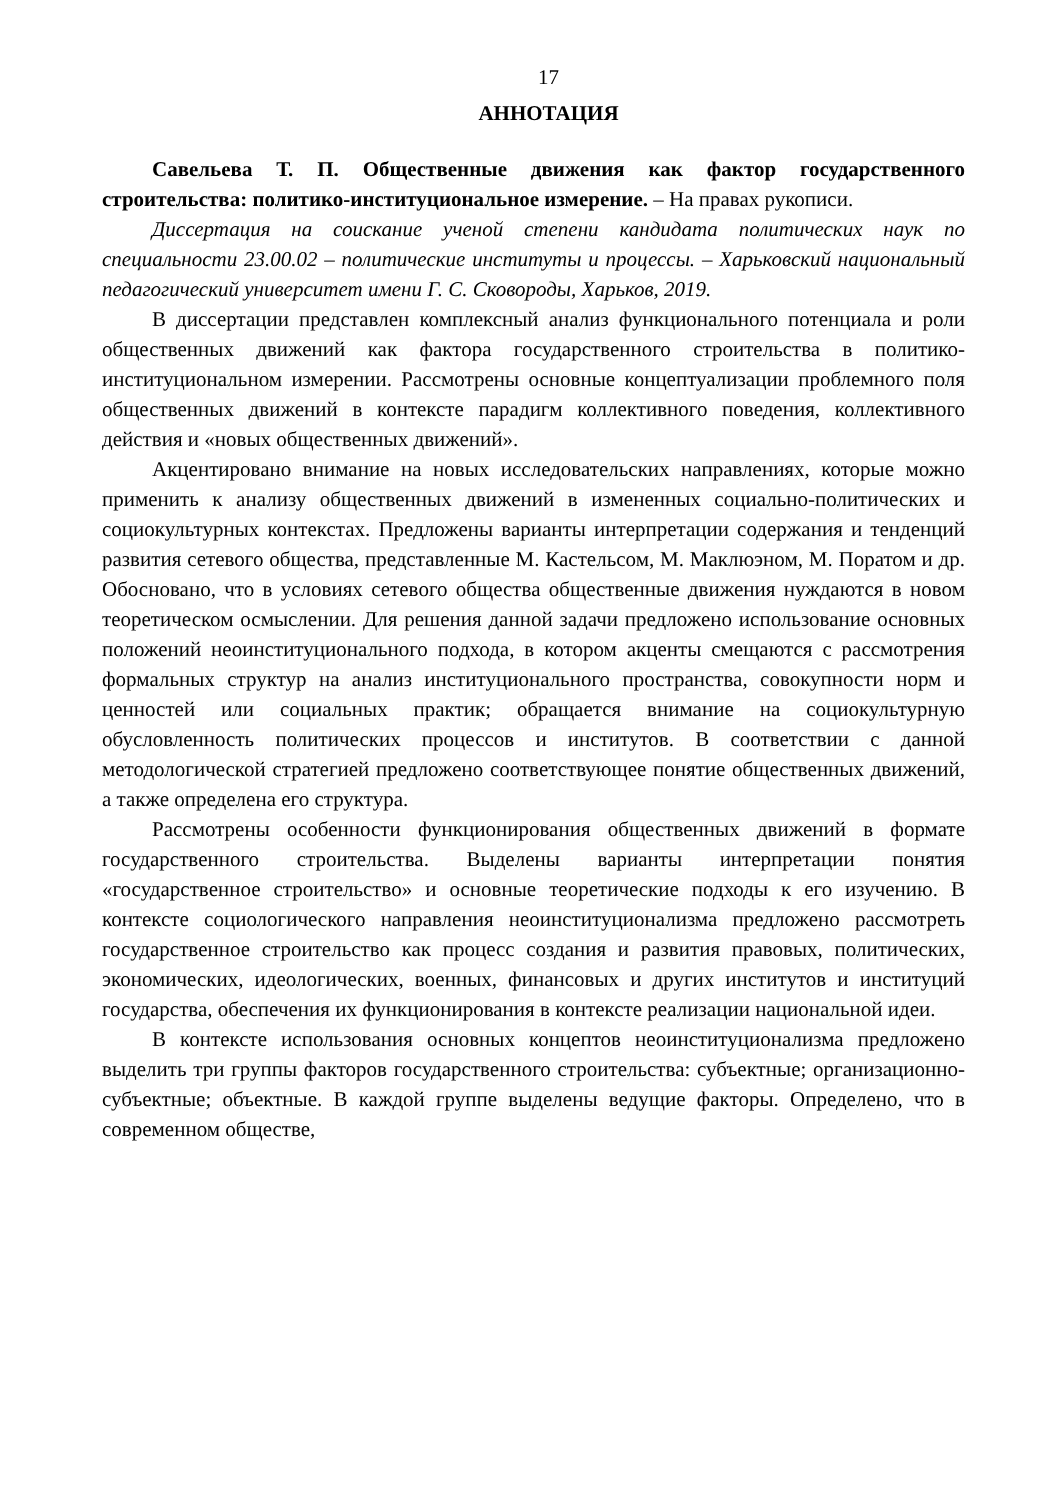17
АННОТАЦИЯ
Савельева Т. П. Общественные движения как фактор государственного строительства: политико-институциональное измерение. – На правах рукописи.
Диссертация на соискание ученой степени кандидата политических наук по специальности 23.00.02 – политические институты и процессы. – Харьковский национальный педагогический университет имени Г. С. Сковороды, Харьков, 2019.
В диссертации представлен комплексный анализ функционального потенциала и роли общественных движений как фактора государственного строительства в политико-институциональном измерении. Рассмотрены основные концептуализации проблемного поля общественных движений в контексте парадигм коллективного поведения, коллективного действия и «новых общественных движений».
Акцентировано внимание на новых исследовательских направлениях, которые можно применить к анализу общественных движений в измененных социально-политических и социокультурных контекстах. Предложены варианты интерпретации содержания и тенденций развития сетевого общества, представленные М. Кастельсом, М. Маклюэном, М. Поратом и др. Обосновано, что в условиях сетевого общества общественные движения нуждаются в новом теоретическом осмыслении. Для решения данной задачи предложено использование основных положений неоинституционального подхода, в котором акценты смещаются с рассмотрения формальных структур на анализ институционального пространства, совокупности норм и ценностей или социальных практик; обращается внимание на социокультурную обусловленность политических процессов и институтов. В соответствии с данной методологической стратегией предложено соответствующее понятие общественных движений, а также определена его структура.
Рассмотрены особенности функционирования общественных движений в формате государственного строительства. Выделены варианты интерпретации понятия «государственное строительство» и основные теоретические подходы к его изучению. В контексте социологического направления неоинституционализма предложено рассмотреть государственное строительство как процесс создания и развития правовых, политических, экономических, идеологических, военных, финансовых и других институтов и институций государства, обеспечения их функционирования в контексте реализации национальной идеи.
В контексте использования основных концептов неоинституционализма предложено выделить три группы факторов государственного строительства: субъектные; организационно-субъектные; объектные. В каждой группе выделены ведущие факторы. Определено, что в современном обществе,